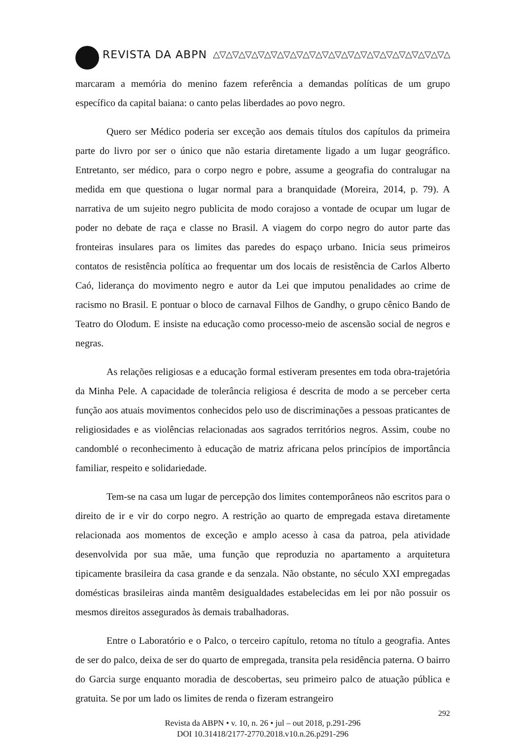REVISTA DA ABPN △▽△▽△▽△▽△▽△▽△▽△▽△▽△▽△▽△▽△▽△▽△▽△▽△▽△▽△▽△▽△▽△▽△▽△▽△▽△▽
marcaram a memória do menino fazem referência a demandas políticas de um grupo específico da capital baiana: o canto pelas liberdades ao povo negro.
Quero ser Médico poderia ser exceção aos demais títulos dos capítulos da primeira parte do livro por ser o único que não estaria diretamente ligado a um lugar geográfico. Entretanto, ser médico, para o corpo negro e pobre, assume a geografia do contralugar na medida em que questiona o lugar normal para a branquidade (Moreira, 2014, p. 79). A narrativa de um sujeito negro publicita de modo corajoso a vontade de ocupar um lugar de poder no debate de raça e classe no Brasil. A viagem do corpo negro do autor parte das fronteiras insulares para os limites das paredes do espaço urbano. Inicia seus primeiros contatos de resistência política ao frequentar um dos locais de resistência de Carlos Alberto Caó, liderança do movimento negro e autor da Lei que imputou penalidades ao crime de racismo no Brasil. E pontuar o bloco de carnaval Filhos de Gandhy, o grupo cênico Bando de Teatro do Olodum. E insiste na educação como processo-meio de ascensão social de negros e negras.
As relações religiosas e a educação formal estiveram presentes em toda obra-trajetória da Minha Pele. A capacidade de tolerância religiosa é descrita de modo a se perceber certa função aos atuais movimentos conhecidos pelo uso de discriminações a pessoas praticantes de religiosidades e as violências relacionadas aos sagrados territórios negros. Assim, coube no candomblé o reconhecimento à educação de matriz africana pelos princípios de importância familiar, respeito e solidariedade.
Tem-se na casa um lugar de percepção dos limites contemporâneos não escritos para o direito de ir e vir do corpo negro. A restrição ao quarto de empregada estava diretamente relacionada aos momentos de exceção e amplo acesso à casa da patroa, pela atividade desenvolvida por sua mãe, uma função que reproduzia no apartamento a arquitetura tipicamente brasileira da casa grande e da senzala. Não obstante, no século XXI empregadas domésticas brasileiras ainda mantêm desigualdades estabelecidas em lei por não possuir os mesmos direitos assegurados às demais trabalhadoras.
Entre o Laboratório e o Palco, o terceiro capítulo, retoma no título a geografia. Antes de ser do palco, deixa de ser do quarto de empregada, transita pela residência paterna. O bairro do Garcia surge enquanto moradia de descobertas, seu primeiro palco de atuação pública e gratuita. Se por um lado os limites de renda o fizeram estrangeiro
292
Revista da ABPN • v. 10, n. 26 • jul – out 2018, p.291-296
DOI 10.31418/2177-2770.2018.v10.n.26.p291-296